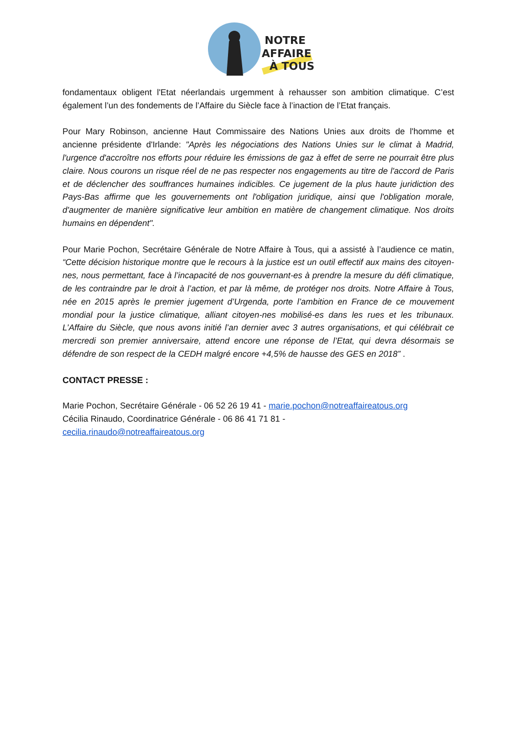NOTRE
AFFAIRE
À TOUS
fondamentaux obligent l'Etat néerlandais urgemment à rehausser son ambition climatique. C’est également l’un des fondements de l’Affaire du Siècle face à l’inaction de l’Etat français.
Pour Mary Robinson, ancienne Haut Commissaire des Nations Unies aux droits de l'homme et ancienne présidente d'Irlande: "Après les négociations des Nations Unies sur le climat à Madrid, l'urgence d'accroître nos efforts pour réduire les émissions de gaz à effet de serre ne pourrait être plus claire. Nous courons un risque réel de ne pas respecter nos engagements au titre de l'accord de Paris et de déclencher des souffrances humaines indicibles. Ce jugement de la plus haute juridiction des Pays-Bas affirme que les gouvernements ont l'obligation juridique, ainsi que l'obligation morale, d'augmenter de manière significative leur ambition en matière de changement climatique. Nos droits humains en dépendent".
Pour Marie Pochon, Secrétaire Générale de Notre Affaire à Tous, qui a assisté à l’audience ce matin, “Cette décision historique montre que le recours à la justice est un outil effectif aux mains des citoyen-nes, nous permettant, face à l’incapacité de nos gouvernant-es à prendre la mesure du défi climatique, de les contraindre par le droit à l’action, et par là même, de protéger nos droits. Notre Affaire à Tous, née en 2015 après le premier jugement d’Urgenda, porte l’ambition en France de ce mouvement mondial pour la justice climatique, alliant citoyen-nes mobilisé-es dans les rues et les tribunaux. L’Affaire du Siècle, que nous avons initié l’an dernier avec 3 autres organisations, et qui célébrait ce mercredi son premier anniversaire, attend encore une réponse de l’Etat, qui devra désormais se défendre de son respect de la CEDH malgré encore +4,5% de hausse des GES en 2018” .
CONTACT PRESSE :
Marie Pochon, Secrétaire Générale - 06 52 26 19 41 - marie.pochon@notreaffaireatous.org
Cécilia Rinaudo, Coordinatrice Générale - 06 86 41 71 81 -
cecilia.rinaudo@notreaffaireatous.org